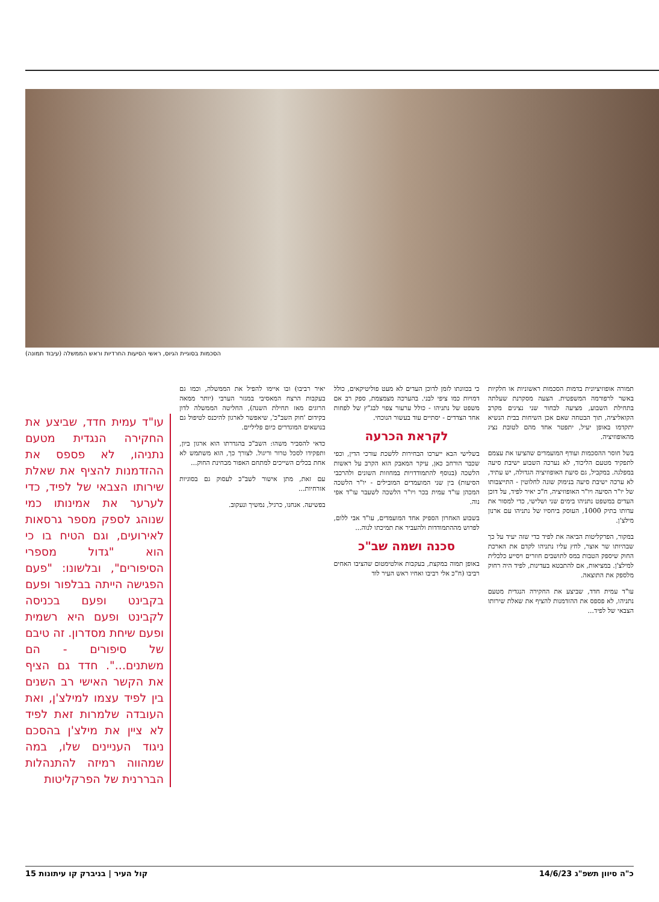הסכמות בסוגיית הגיוס, ראשי הסיעות החרדיות וראש הממשלה (עיבוד תמונה)
תמורה אופוזיציונית בדמות הסכמות ראשוניות או חלקיות באשר לרפורמה המשפטית. הצעה מסקרנת שעלתה בתחילת השבוע, מציעה לבחור שני נציגים מקרב הקואליציה, תוך הבטחה שאם אכן השיחות בבית הנשיא יתקדמו באופן יעיל, יתפטר אחד מהם לטובת נציג מהאופוזיציה.
בשל חוסר ההסכמות ועודף המועמדים שהציעו את עצמם לתפקיד מטעם הליכוד, לא נערכה השבוע ישיבת סיעה במפלגה. במקביל, גם סיעת האופוזיציה הגדולה, יש עתיד, לא ערכה ישיבת סיעה בנימוק שונה לחלוטין - התייצבותו של יו"ר הסיעה ויו"ר האופוזיציה, ח"כ יאיר לפיד, על דוכן העדים במשפט נתניהו בימים שני ושלישי, כדי למסור את עדותו בתיק 1000, העוסק ביחסיו של נתניהו עם ארנון מילצ'ן.
במקור, הפרקליטות הביאה את לפיד כדי שזה יעיד על כך שבהיותו שר אוצר, לחץ עליו נתניהו לקדם את הארכת החוק שיספק הטבות במס לתושבים חוזרים ויסייע כלכלית למילצ'ן. במציאות, אם להתבטא בעדינות, לפיד היה רחוק מלספק את התוצאה.
עו"ד עמית חדד, שביצע את החקירה הנגדית מטעם נתניהו, לא פספס את ההזדמנות להציף את שאלת שירותו הצבאי של לפיד...
כי בכוונתו לזמן לדוכן העדים לא מעט פוליטיקאים, כולל דמויות כמו ציפי לבני. בהערכה מצמצמת, ספק רב אם משפט של נתניהו - כולל ערעור צפוי לבג"ץ של לפחות אחד הצדדים - יסתיים עוד בעשור הנוכחי.
לקראת הכרעה
בשלישי הבא ייערכו הבחירות ללשכת עורכי הדין, וכפי שכבר הורחב כאן, עיקר המאבק הוא הקרב על ראשות הלשכה (בנוסף להתמודדויות במחוזות השונים ולהרכבי הסיעות) בין שני המועמדים המובילים - יו"ר הלשכה המכהן עו"ד עמית בכר ויו"ר הלשכה לשעבר עו"ד אפי נוה.
בשבוע האחרון הספיק אחד המועמדים, עו"ד אבי ללום, לפרוש מההתמודדות ולהעביר את תמיכתו לנוה...
סכנה ושמה שב"כ
באופן תמוה במקצת, בעקבות אולטימטום שהציבו האחים רביבו (ח"כ אלי רביבו ואחיו ראש העיר לוד
יאיר רביבו) ובו איימו להפיל את הממשלה, וכמו גם בעקבות הרצח המאסיבי במגזר הערבי (יותר ממאה הרוגים מאז תחילת השנה), החליטה הממשלה לדון בקידום 'חוק השב"כ', שיאפשר לארגון להיכנס לטיפול גם בנושאים המוגדרים כיום פליליים.
כדאי להסביר משהו: השב"כ בהגדרתו הוא ארגון ביון, ותפקידו לסכל טרור וריגול. לצורך כך, הוא משתמש לא אחת בכלים השייכים למתחם האפור מבחינת החוק...
עם זאת, מתן אישור לשב"כ לעסוק גם בסוגיות אזרחיות...
בפשיעה. אנחנו, כרגיל, נמשיך ונעקוב.
עו"ד עמית חדד, שביצע את החקירה הנגדית מטעם נתניהו, לא פספס את ההזדמנות להציף את שאלת שירותו הצבאי של לפיד, כדי לערער את אמינותו כמי שנוהג לספק מספר גרסאות לאירועים, וגם הטיח בו כי הוא "גדול מספרי הסיפורים", ובלשונו: "פעם הפגישה הייתה בבלפור ופעם בקבינט ופעם בכניסה לקבינט ופעם היא רשמית ופעם שיחת מסדרון. זה טיבם של סיפורים - הם משתנים...". חדד גם הציף את הקשר האישי רב השנים בין לפיד עצמו למילצ'ן, ואת העובדה שלמרות זאת לפיד לא ציין את מילצ'ן בהסכם ניגוד העניינים שלו, במה שמהווה רמיזה להתנהלות הבררנית של הפרקליטות
כ"ה סיוון תשפ"ג 14/6/23 קול העיר | בניברק קו עיתונות 15